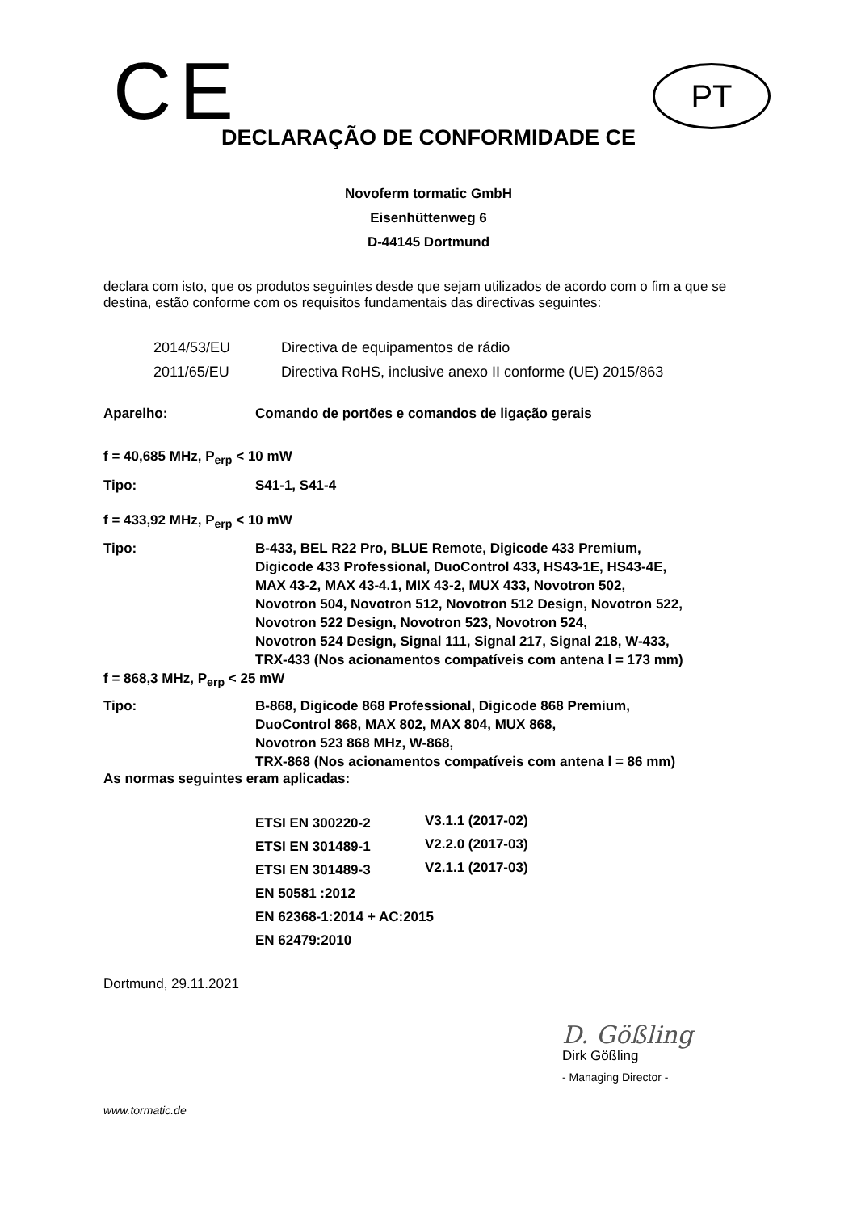CE PT
DECLARAÇÃO DE CONFORMIDADE CE
Novoferm tormatic GmbH
Eisenhüttenweg 6
D-44145 Dortmund
declara com isto, que os produtos seguintes desde que sejam utilizados de acordo com o fim a que se destina, estão conforme com os requisitos fundamentais das directivas seguintes:
| 2014/53/EU | Directiva de equipamentos de rádio |
| 2011/65/EU | Directiva RoHS, inclusive anexo II conforme (UE) 2015/863 |
| Aparelho: | Comando de portões e comandos de ligação gerais |
| f = 40,685 MHz, P<sub>erp</sub> < 10 mW | |
| Tipo: | S41-1, S41-4 |
| f = 433,92 MHz, P<sub>erp</sub> < 10 mW | |
| Tipo: | B-433, BEL R22 Pro, BLUE Remote, Digicode 433 Premium, Digicode 433 Professional, DuoControl 433, HS43-1E, HS43-4E, MAX 43-2, MAX 43-4.1, MIX 43-2, MUX 433, Novotron 502, Novotron 504, Novotron 512, Novotron 512 Design, Novotron 522, Novotron 522 Design, Novotron 523, Novotron 524, Novotron 524 Design, Signal 111, Signal 217, Signal 218, W-433, TRX-433 (Nos acionamentos compatíveis com antena l = 173 mm) |
| f = 868,3 MHz, P<sub>erp</sub> < 25 mW | |
| Tipo: | B-868, Digicode 868 Professional, Digicode 868 Premium, DuoControl 868, MAX 802, MAX 804, MUX 868, Novotron 523 868 MHz, W-868, TRX-868 (Nos acionamentos compatíveis com antena l = 86 mm) |
As normas seguintes eram aplicadas:
| ETSI EN 300220-2 | V3.1.1 (2017-02) |
| ETSI EN 301489-1 | V2.2.0 (2017-03) |
| ETSI EN 301489-3 | V2.1.1 (2017-03) |
| EN 50581 :2012 | |
| EN 62368-1:2014 + AC:2015 | |
| EN 62479:2010 | |
Dortmund, 29.11.2021
D. Gößling
Dirk Gößling
- Managing Director -
www.tormatic.de